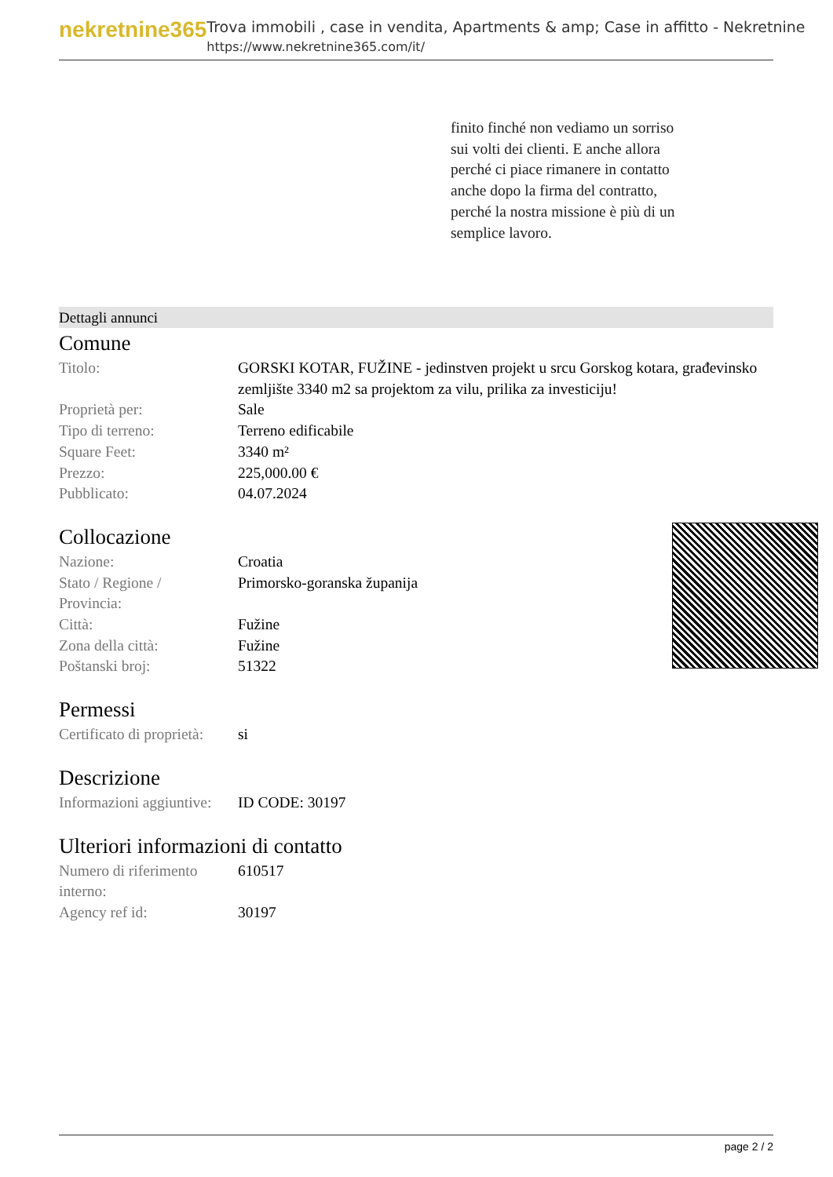nekretnine365
Trova immobili , case in vendita, Apartments & amp; Case in affitto - Nekretnine
https://www.nekretnine365.com/it/
finito finché non vediamo un sorriso sui volti dei clienti. E anche allora perché ci piace rimanere in contatto anche dopo la firma del contratto, perché la nostra missione è più di un semplice lavoro.
Dettagli annunci
Comune
| Titolo: | GORSKI KOTAR, FUŽINE - jedinstven projekt u srcu Gorskog kotara, građevinsko zemljište 3340 m2 sa projektom za vilu, prilika za investiciju! |
| Proprietà per: | Sale |
| Tipo di terreno: | Terreno edificabile |
| Square Feet: | 3340 m² |
| Prezzo: | 225,000.00 € |
| Pubblicato: | 04.07.2024 |
Collocazione
| Nazione: | Croatia |
| Stato / Regione / Provincia: | Primorsko-goranska županija |
| Città: | Fužine |
| Zona della città: | Fužine |
| Poštanski broj: | 51322 |
Permessi
| Certificato di proprietà: | si |
Descrizione
| Informazioni aggiuntive: | ID CODE: 30197 |
Ulteriori informazioni di contatto
| Numero di riferimento interno: | 610517 |
| Agency ref id: | 30197 |
page 2 / 2